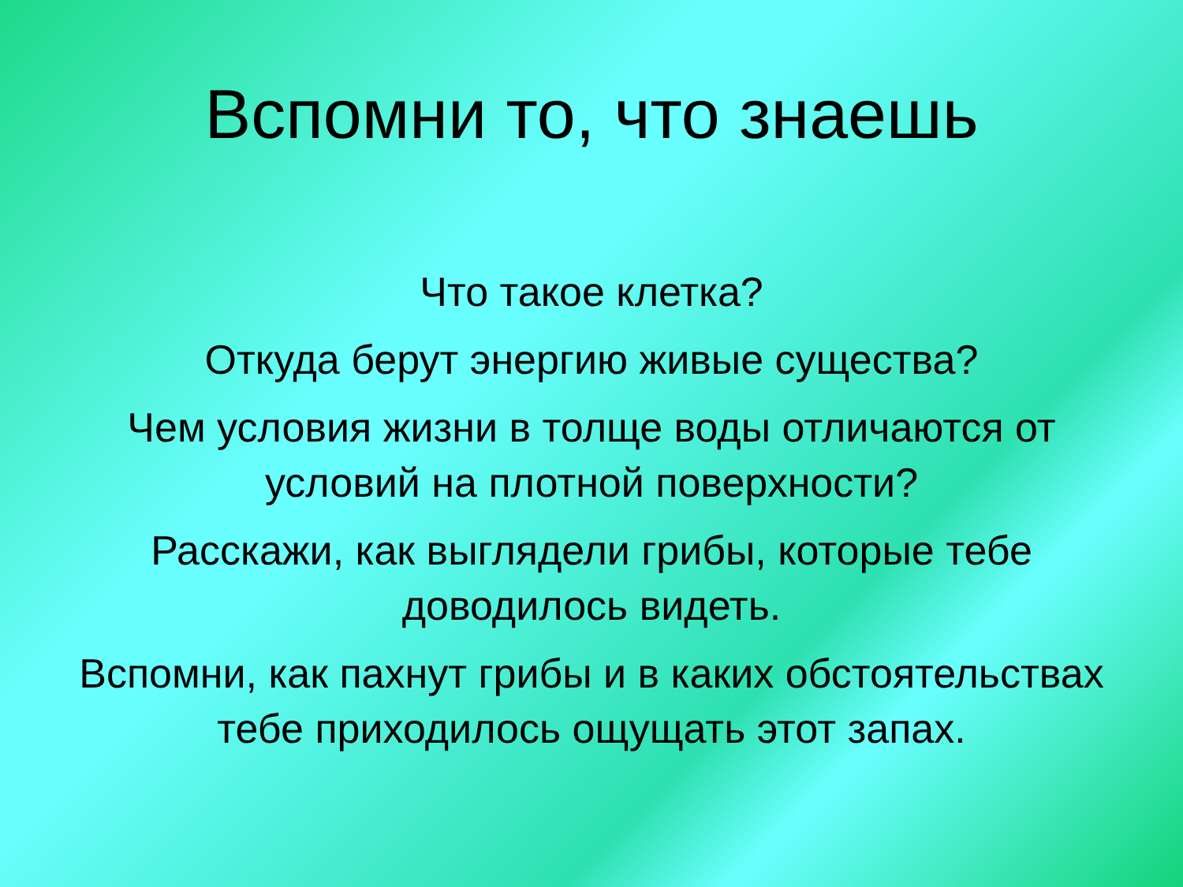Вспомни то, что знаешь
Что такое клетка?
Откуда берут энергию живые существа?
Чем условия жизни в толще воды отличаются от условий на плотной поверхности?
Расскажи, как выглядели грибы, которые тебе доводилось видеть.
Вспомни, как пахнут грибы и в каких обстоятельствах тебе приходилось ощущать этот запах.